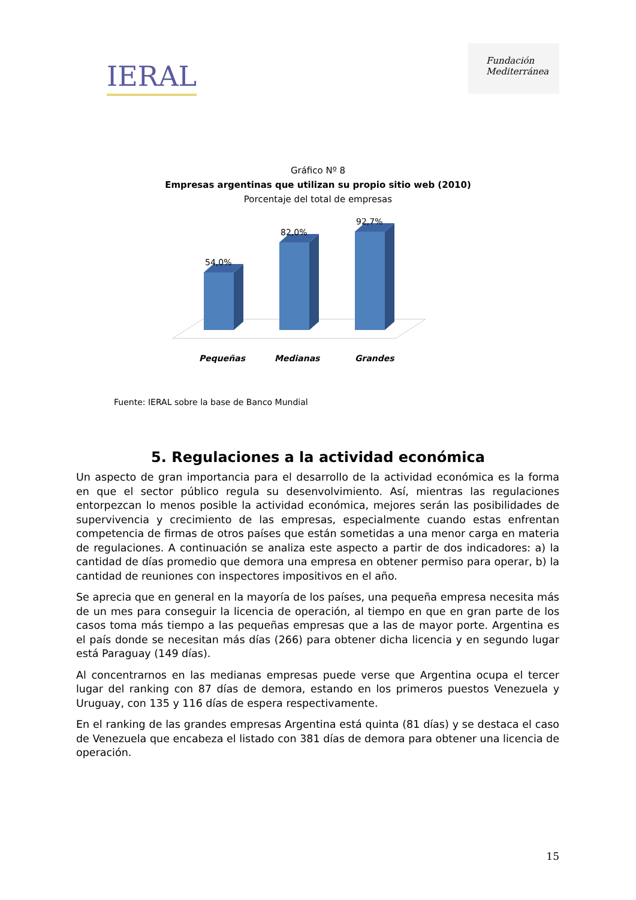IERAL
Fundación
Mediterránea
Gráfico Nº 8
Empresas argentinas que utilizan su propio sitio web (2010)
Porcentaje del total de empresas
54,0%
82,0%
92,7%
Pequeñas
Medianas
Grandes
Fuente: IERAL sobre la base de Banco Mundial
5. Regulaciones a la actividad económica
Un aspecto de gran importancia para el desarrollo de la actividad económica es la forma en que el sector público regula su desenvolvimiento. Así, mientras las regulaciones entorpezcan lo menos posible la actividad económica, mejores serán las posibilidades de supervivencia y crecimiento de las empresas, especialmente cuando estas enfrentan competencia de firmas de otros países que están sometidas a una menor carga en materia de regulaciones. A continuación se analiza este aspecto a partir de dos indicadores: a) la cantidad de días promedio que demora una empresa en obtener permiso para operar, b) la cantidad de reuniones con inspectores impositivos en el año.
Se aprecia que en general en la mayoría de los países, una pequeña empresa necesita más de un mes para conseguir la licencia de operación, al tiempo en que en gran parte de los casos toma más tiempo a las pequeñas empresas que a las de mayor porte. Argentina es el país donde se necesitan más días (266) para obtener dicha licencia y en segundo lugar está Paraguay (149 días).
Al concentrarnos en las medianas empresas puede verse que Argentina ocupa el tercer lugar del ranking con 87 días de demora, estando en los primeros puestos Venezuela y Uruguay, con 135 y 116 días de espera respectivamente.
En el ranking de las grandes empresas Argentina está quinta (81 días) y se destaca el caso de Venezuela que encabeza el listado con 381 días de demora para obtener una licencia de operación.
15